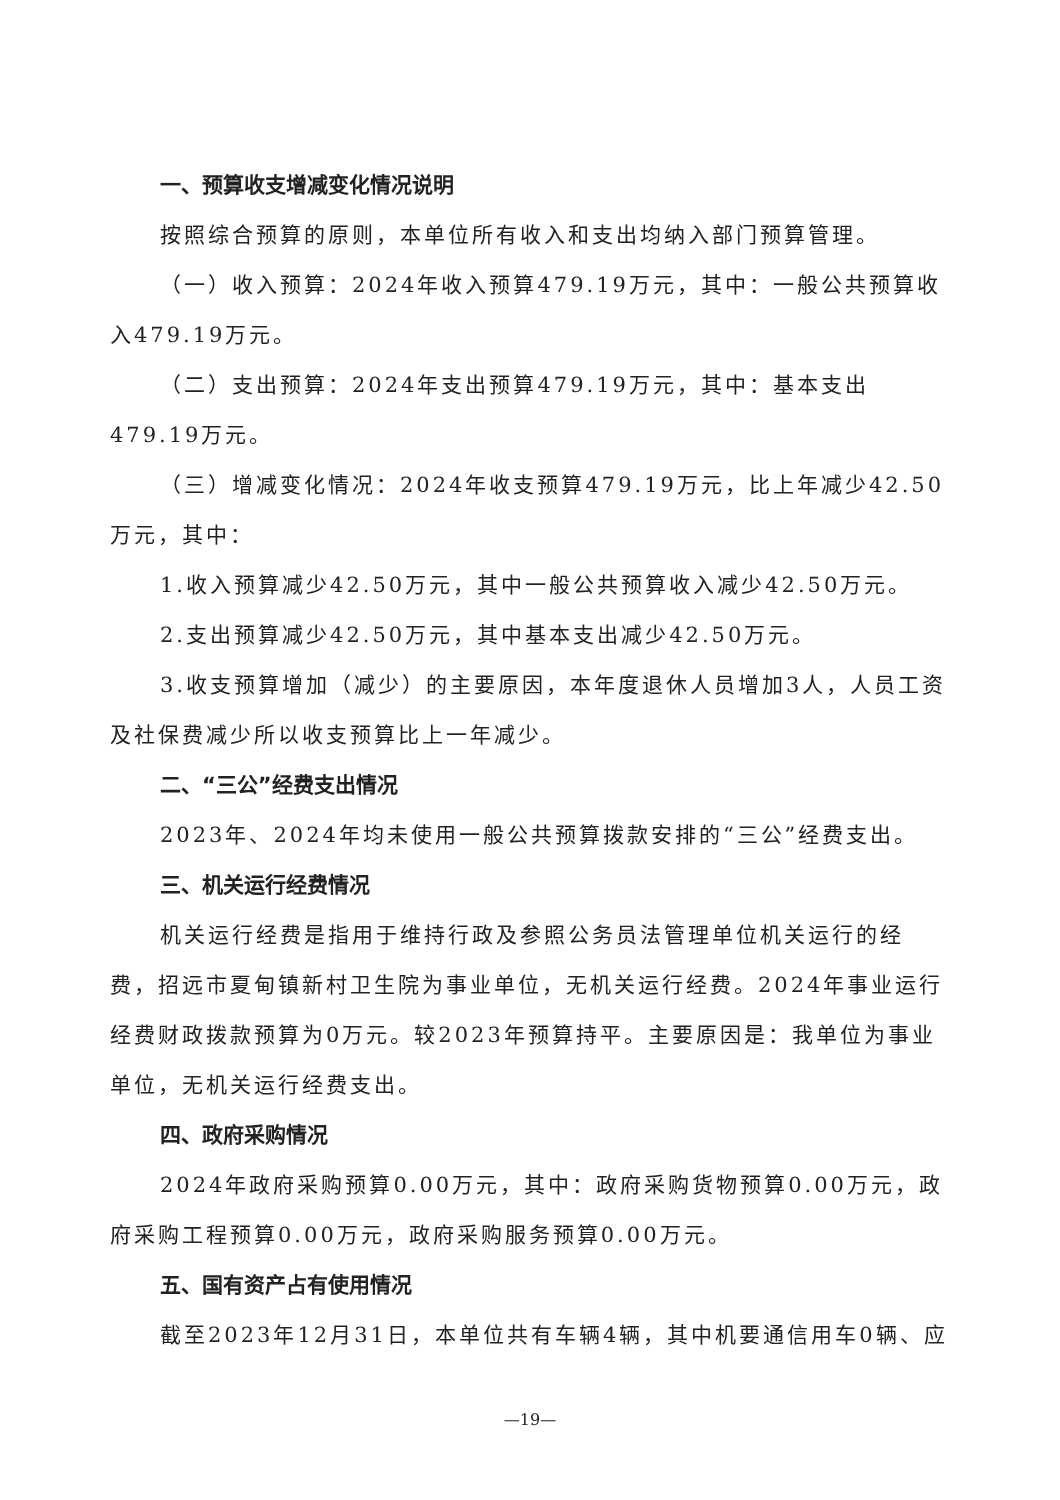一、预算收支增减变化情况说明
按照综合预算的原则，本单位所有收入和支出均纳入部门预算管理。
（一）收入预算：2024年收入预算479.19万元，其中：一般公共预算收入479.19万元。
（二）支出预算：2024年支出预算479.19万元，其中：基本支出479.19万元。
（三）增减变化情况：2024年收支预算479.19万元，比上年减少42.50万元，其中：
1.收入预算减少42.50万元，其中一般公共预算收入减少42.50万元。
2.支出预算减少42.50万元，其中基本支出减少42.50万元。
3.收支预算增加（减少）的主要原因，本年度退休人员增加3人，人员工资及社保费减少所以收支预算比上一年减少。
二、“三公”经费支出情况
2023年、2024年均未使用一般公共预算拨款安排的“三公”经费支出。
三、机关运行经费情况
机关运行经费是指用于维持行政及参照公务员法管理单位机关运行的经费，招远市夏甸镇新村卫生院为事业单位，无机关运行经费。2024年事业运行经费财政拨款预算为0万元。较2023年预算持平。主要原因是：我单位为事业单位，无机关运行经费支出。
四、政府采购情况
2024年政府采购预算0.00万元，其中：政府采购货物预算0.00万元，政府采购工程预算0.00万元，政府采购服务预算0.00万元。
五、国有资产占有使用情况
截至2023年12月31日，本单位共有车辆4辆，其中机要通信用车0辆、应
—19—